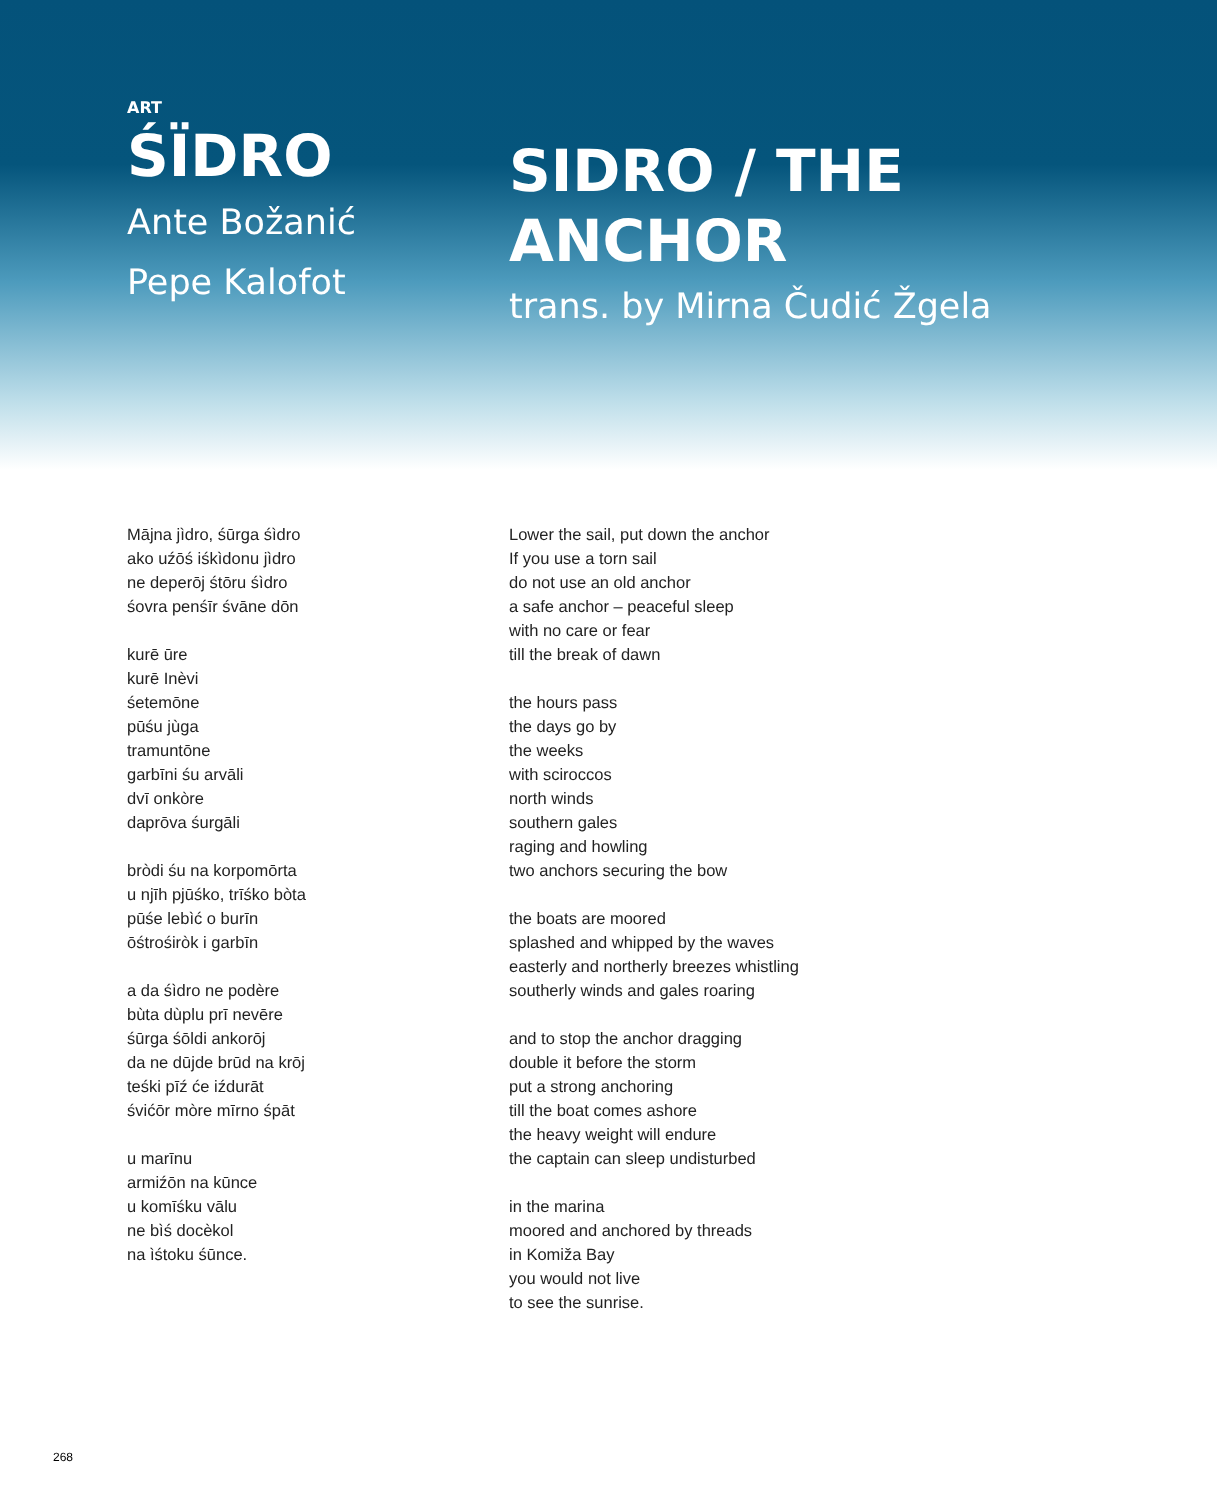ART
ŚÏDRO
Ante Božanić
Pepe Kalofot
SIDRO / THE
ANCHOR
trans. by Mirna Čudić Žgela
Mājna jìdro, śūrga śìdro
ako uźōś iśkìdonu jìdro
ne deperōj śtōru śìdro
śovra penśīr śvāne dōn
kurē ūre
kurē Inèvi
śetemōne
pūśu jùga
tramuntōne
garbīni śu arvāli
dvī onkòre
daprōva śurgāli
bròdi śu na korpomōrta
u njīh pjūśko, trīśko bòta
pūśe lebìć o burīn
ōśtrośiròk i garbīn
a da śìdro ne podère
bùta dùplu prī nevēre
śūrga śōldi ankorōj
da ne dūjde brūd na krōj
teśki pīź će iźdurāt
śvićōr mòre mīrno śpāt
u marīnu
armiźōn na kūnce
u komīśku vālu
ne bìś docèkol
na ìśtoku śūnce.
Lower the sail, put down the anchor
If you use a torn sail
do not use an old anchor
a safe anchor – peaceful sleep
with no care or fear
till the break of dawn
the hours pass
the days go by
the weeks
with sciroccos
north winds
southern gales
raging and howling
two anchors securing the bow
the boats are moored
splashed and whipped by the waves
easterly and northerly breezes whistling
southerly winds and gales roaring
and to stop the anchor dragging
double it before the storm
put a strong anchoring
till the boat comes ashore
the heavy weight will endure
the captain can sleep undisturbed
in the marina
moored and anchored by threads
in Komiža Bay
you would not live
to see the sunrise.
268